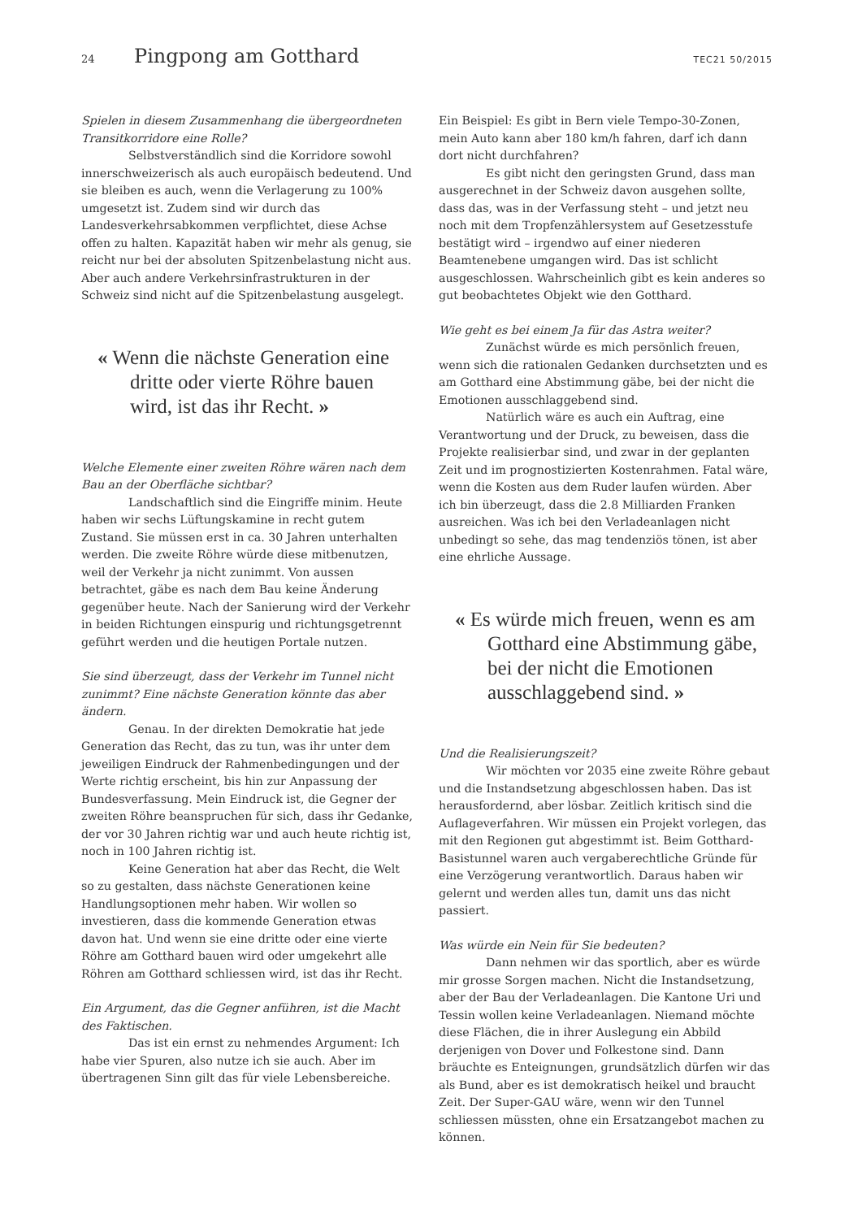24 Pingpong am Gotthard TEC21 50/2015
Spielen in diesem Zusammenhang die übergeordneten Transitkorridore eine Rolle?
Selbstverständlich sind die Korridore sowohl innerschweizerisch als auch europäisch bedeutend. Und sie bleiben es auch, wenn die Verlagerung zu 100% umgesetzt ist. Zudem sind wir durch das Landesverkehrsabkommen verpflichtet, diese Achse offen zu halten. Kapazität haben wir mehr als genug, sie reicht nur bei der absoluten Spitzenbelastung nicht aus. Aber auch andere Verkehrsinfrastrukturen in der Schweiz sind nicht auf die Spitzenbelastung ausgelegt.
« Wenn die nächste Generation eine dritte oder vierte Röhre bauen wird, ist das ihr Recht. »
Welche Elemente einer zweiten Röhre wären nach dem Bau an der Oberfläche sichtbar?
Landschaftlich sind die Eingriffe minim. Heute haben wir sechs Lüftungskamine in recht gutem Zustand. Sie müssen erst in ca. 30 Jahren unterhalten werden. Die zweite Röhre würde diese mitbenutzen, weil der Verkehr ja nicht zunimmt. Von aussen betrachtet, gäbe es nach dem Bau keine Änderung gegenüber heute. Nach der Sanierung wird der Verkehr in beiden Richtungen einspurig und richtungsgetrennt geführt werden und die heutigen Portale nutzen.
Sie sind überzeugt, dass der Verkehr im Tunnel nicht zunimmt? Eine nächste Generation könnte das aber ändern.
Genau. In der direkten Demokratie hat jede Generation das Recht, das zu tun, was ihr unter dem jeweiligen Eindruck der Rahmenbedingungen und der Werte richtig erscheint, bis hin zur Anpassung der Bundesverfassung. Mein Eindruck ist, die Gegner der zweiten Röhre beanspruchen für sich, dass ihr Gedanke, der vor 30 Jahren richtig war und auch heute richtig ist, noch in 100 Jahren richtig ist.
Keine Generation hat aber das Recht, die Welt so zu gestalten, dass nächste Generationen keine Handlungsoptionen mehr haben. Wir wollen so investieren, dass die kommende Generation etwas davon hat. Und wenn sie eine dritte oder eine vierte Röhre am Gotthard bauen wird oder umgekehrt alle Röhren am Gotthard schliessen wird, ist das ihr Recht.
Ein Argument, das die Gegner anführen, ist die Macht des Faktischen.
Das ist ein ernst zu nehmendes Argument: Ich habe vier Spuren, also nutze ich sie auch. Aber im übertragenen Sinn gilt das für viele Lebensbereiche.
Ein Beispiel: Es gibt in Bern viele Tempo-30-Zonen, mein Auto kann aber 180 km/h fahren, darf ich dann dort nicht durchfahren?
Es gibt nicht den geringsten Grund, dass man ausgerechnet in der Schweiz davon ausgehen sollte, dass das, was in der Verfassung steht – und jetzt neu noch mit dem Tropfenzählersystem auf Gesetzesstufe bestätigt wird – irgendwo auf einer niederen Beamtenebene umgangen wird. Das ist schlicht ausgeschlossen. Wahrscheinlich gibt es kein anderes so gut beobachtetes Objekt wie den Gotthard.
Wie geht es bei einem Ja für das Astra weiter?
Zunächst würde es mich persönlich freuen, wenn sich die rationalen Gedanken durchsetzten und es am Gotthard eine Abstimmung gäbe, bei der nicht die Emotionen ausschlaggebend sind.
Natürlich wäre es auch ein Auftrag, eine Verantwortung und der Druck, zu beweisen, dass die Projekte realisierbar sind, und zwar in der geplanten Zeit und im prognostizierten Kostenrahmen. Fatal wäre, wenn die Kosten aus dem Ruder laufen würden. Aber ich bin überzeugt, dass die 2.8 Milliarden Franken ausreichen. Was ich bei den Verladeanlagen nicht unbedingt so sehe, das mag tendenziös tönen, ist aber eine ehrliche Aussage.
« Es würde mich freuen, wenn es am Gotthard eine Abstimmung gäbe, bei der nicht die Emotionen ausschlaggebend sind. »
Und die Realisierungszeit?
Wir möchten vor 2035 eine zweite Röhre gebaut und die Instandsetzung abgeschlossen haben. Das ist herausfordernd, aber lösbar. Zeitlich kritisch sind die Auflageverfahren. Wir müssen ein Projekt vorlegen, das mit den Regionen gut abgestimmt ist. Beim Gotthard-Basistunnel waren auch vergaberechtliche Gründe für eine Verzögerung verantwortlich. Daraus haben wir gelernt und werden alles tun, damit uns das nicht passiert.
Was würde ein Nein für Sie bedeuten?
Dann nehmen wir das sportlich, aber es würde mir grosse Sorgen machen. Nicht die Instandsetzung, aber der Bau der Verladeanlagen. Die Kantone Uri und Tessin wollen keine Verladeanlagen. Niemand möchte diese Flächen, die in ihrer Auslegung ein Abbild derjenigen von Dover und Folkestone sind. Dann bräuchte es Enteignungen, grundsätzlich dürfen wir das als Bund, aber es ist demokratisch heikel und braucht Zeit. Der Super-GAU wäre, wenn wir den Tunnel schliessen müssten, ohne ein Ersatzangebot machen zu können.